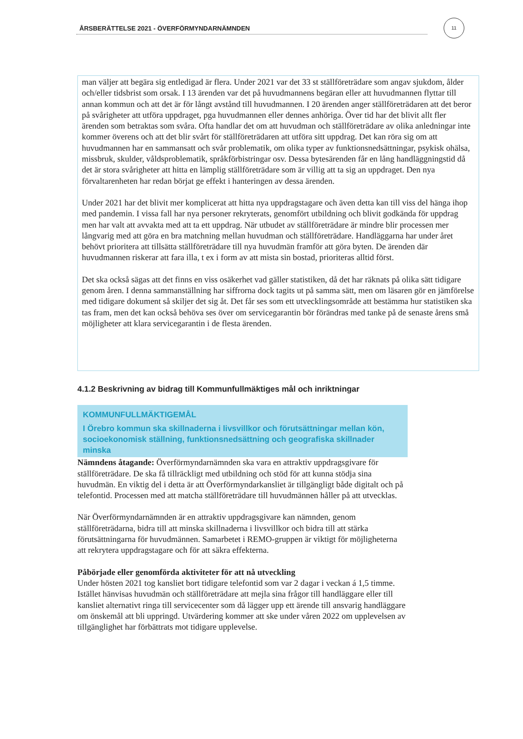ÅRSBERÄTTELSE 2021 - ÖVERFÖRMYNDARNÄMNDEN
11
man väljer att begära sig entledigad är flera. Under 2021 var det 33 st ställföreträdare som angav sjukdom, ålder och/eller tidsbrist som orsak. I 13 ärenden var det på huvudmannens begäran eller att huvudmannen flyttar till annan kommun och att det är för långt avstånd till huvudmannen. I 20 ärenden anger ställföreträdaren att det beror på svårigheter att utföra uppdraget, pga huvudmannen eller dennes anhöriga. Över tid har det blivit allt fler ärenden som betraktas som svåra. Ofta handlar det om att huvudman och ställföreträdare av olika anledningar inte kommer överens och att det blir svårt för ställföreträdaren att utföra sitt uppdrag. Det kan röra sig om att huvudmannen har en sammansatt och svår problematik, om olika typer av funktionsnedsättningar, psykisk ohälsa, missbruk, skulder, våldsproblematik, språkförbistringar osv. Dessa bytesärenden får en lång handläggningstid då det är stora svårigheter att hitta en lämplig ställföreträdare som är villig att ta sig an uppdraget. Den nya förvaltarenheten har redan börjat ge effekt i hanteringen av dessa ärenden.
Under 2021 har det blivit mer komplicerat att hitta nya uppdragstagare och även detta kan till viss del hänga ihop med pandemin. I vissa fall har nya personer rekryterats, genomfört utbildning och blivit godkända för uppdrag men har valt att avvakta med att ta ett uppdrag. När utbudet av ställföreträdare är mindre blir processen mer långvarig med att göra en bra matchning mellan huvudman och ställföreträdare. Handläggarna har under året behövt prioritera att tillsätta ställföreträdare till nya huvudmän framför att göra byten. De ärenden där huvudmannen riskerar att fara illa, t ex i form av att mista sin bostad, prioriteras alltid först.
Det ska också sägas att det finns en viss osäkerhet vad gäller statistiken, då det har räknats på olika sätt tidigare genom åren. I denna sammanställning har siffrorna dock tagits ut på samma sätt, men om läsaren gör en jämförelse med tidigare dokument så skiljer det sig åt. Det får ses som ett utvecklingsområde att bestämma hur statistiken ska tas fram, men det kan också behöva ses över om servicegarantin bör förändras med tanke på de senaste årens små möjligheter att klara servicegarantin i de flesta ärenden.
4.1.2 Beskrivning av bidrag till Kommunfullmäktiges mål och inriktningar
KOMMUNFULLMÄKTIGEMÅL
I Örebro kommun ska skillnaderna i livsvillkor och förutsättningar mellan kön, socioekonomisk ställning, funktionsnedsättning och geografiska skillnader minska
Nämndens åtagande: Överförmyndarnämnden ska vara en attraktiv uppdragsgivare för ställföreträdare. De ska få tillräckligt med utbildning och stöd för att kunna stödja sina huvudmän. En viktig del i detta är att Överförmyndarkansliet är tillgängligt både digitalt och på telefontid. Processen med att matcha ställföreträdare till huvudmännen håller på att utvecklas.
När Överförmyndarnämnden är en attraktiv uppdragsgivare kan nämnden, genom ställföreträdarna, bidra till att minska skillnaderna i livsvillkor och bidra till att stärka förutsättningarna för huvudmännen. Samarbetet i REMO-gruppen är viktigt för möjligheterna att rekrytera uppdragstagare och för att säkra effekterna.
Påbörjade eller genomförda aktiviteter för att nå utveckling
Under hösten 2021 tog kansliet bort tidigare telefontid som var 2 dagar i veckan á 1,5 timme. Istället hänvisas huvudmän och ställföreträdare att mejla sina frågor till handläggare eller till kansliet alternativt ringa till servicecenter som då lägger upp ett ärende till ansvarig handläggare om önskemål att bli uppringd. Utvärdering kommer att ske under våren 2022 om upplevelsen av tillgänglighet har förbättrats mot tidigare upplevelse.